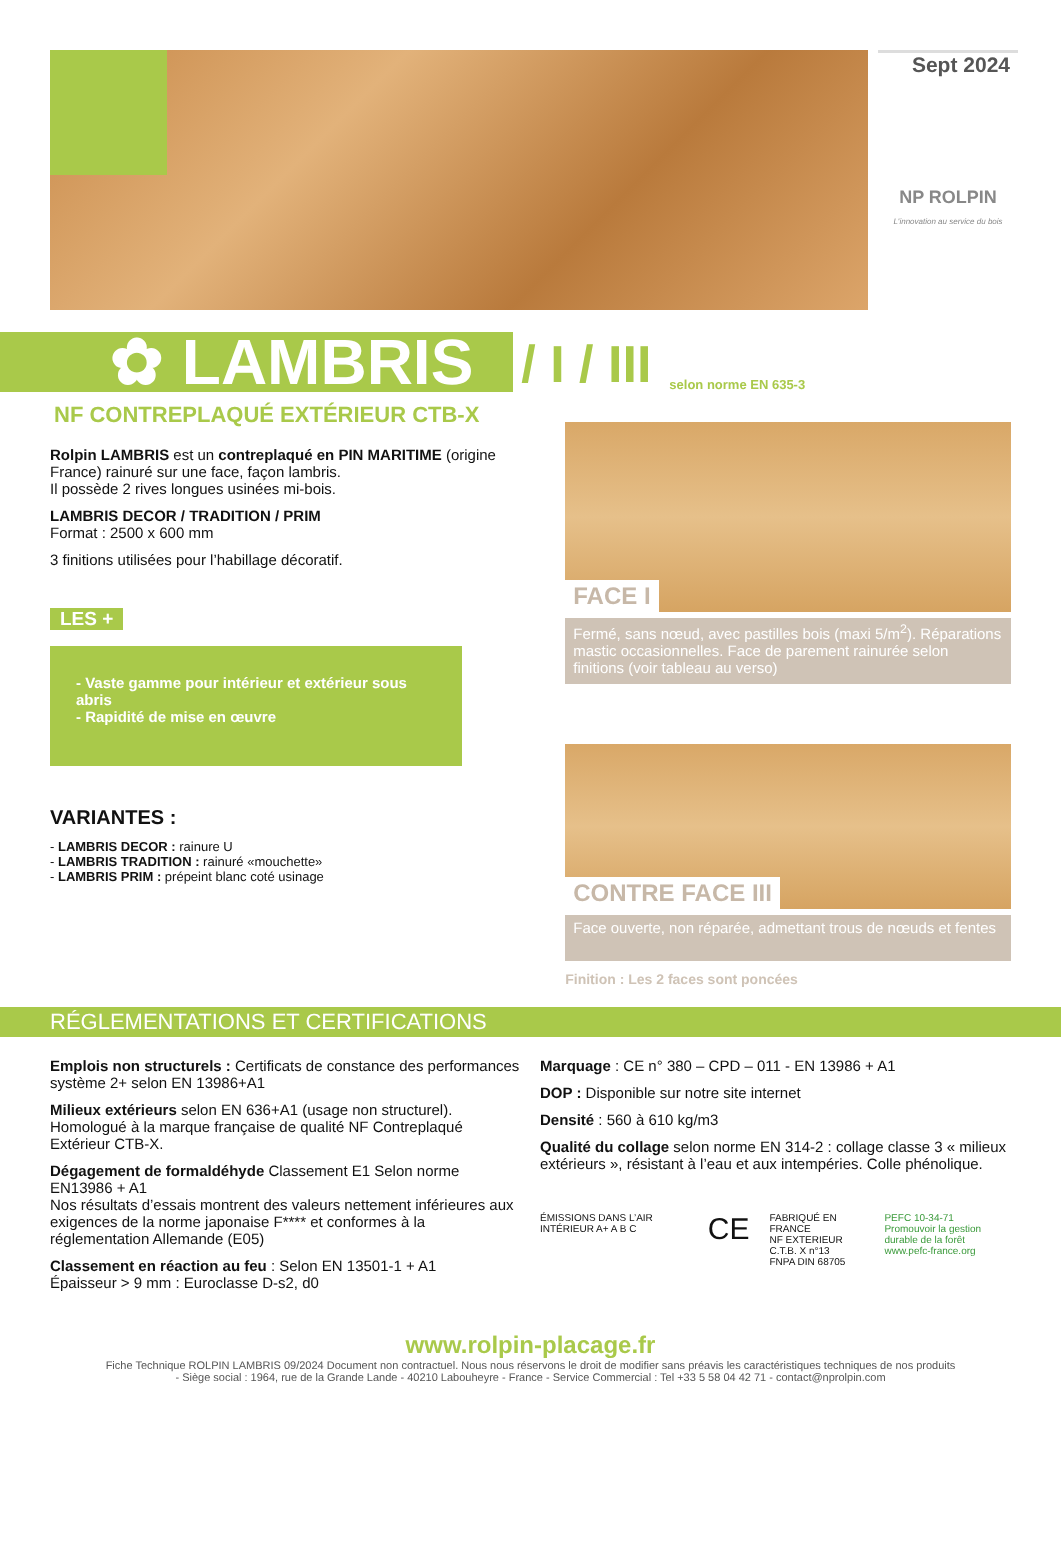Sept 2024
NP ROLPIN
L'innovation au service du bois
✿ LAMBRIS
/ I / III
selon norme EN 635-3
NF CONTREPLAQUÉ EXTÉRIEUR CTB-X
Rolpin LAMBRIS est un contreplaqué en PIN MARITIME (origine France) rainuré sur une face, façon lambris.
Il possède 2 rives longues usinées mi-bois.
LAMBRIS DECOR / TRADITION / PRIM
Format : 2500 x 600 mm
3 finitions utilisées pour l’habillage décoratif.
LES +
- Vaste gamme pour intérieur et extérieur sous abris
- Rapidité de mise en œuvre
VARIANTES :
- LAMBRIS DECOR : rainure U
- LAMBRIS TRADITION : rainuré «mouchette»
- LAMBRIS PRIM : prépeint blanc coté usinage
FACE I
Fermé, sans nœud, avec pastilles bois (maxi 5/m<sup>2</sup>). Réparations mastic occasionnelles. Face de parement rainurée selon finitions (voir tableau au verso)
CONTRE FACE III
Face ouverte, non réparée, admettant trous de nœuds et fentes
Finition : Les 2 faces sont poncées
RÉGLEMENTATIONS ET CERTIFICATIONS
Emplois non structurels : Certificats de constance des performances système 2+ selon EN 13986+A1
Milieux extérieurs selon EN 636+A1 (usage non structurel). Homologué à la marque française de qualité NF Contreplaqué Extérieur CTB-X.
Dégagement de formaldéhyde Classement E1 Selon norme EN13986 + A1
Nos résultats d’essais montrent des valeurs nettement inférieures aux exigences de la norme japonaise F**** et conformes à la réglementation Allemande (E05)
Classement en réaction au feu : Selon EN 13501-1 + A1
Épaisseur > 9 mm : Euroclasse D-s2, d0
Marquage : CE n° 380 – CPD – 011 - EN 13986 + A1
DOP : Disponible sur notre site internet
Densité : 560 à 610 kg/m3
Qualité du collage selon norme EN 314-2 : collage classe 3 « milieux extérieurs », résistant à l’eau et aux intempéries. Colle phénolique.
ÉMISSIONS DANS L’AIR INTÉRIEUR A+ A B C CE FABRIQUÉ EN FRANCE
NF EXTERIEUR C.T.B. X n°13
FNPA DIN 68705 PEFC 10-34-71
Promouvoir la gestion durable de la forêt
www.pefc-france.org
www.rolpin-placage.fr
Fiche Technique ROLPIN LAMBRIS 09/2024 Document non contractuel. Nous nous réservons le droit de modifier sans préavis les caractéristiques techniques de nos produits
- Siège social : 1964, rue de la Grande Lande - 40210 Labouheyre - France - Service Commercial : Tel +33 5 58 04 42 71 - contact@nprolpin.com